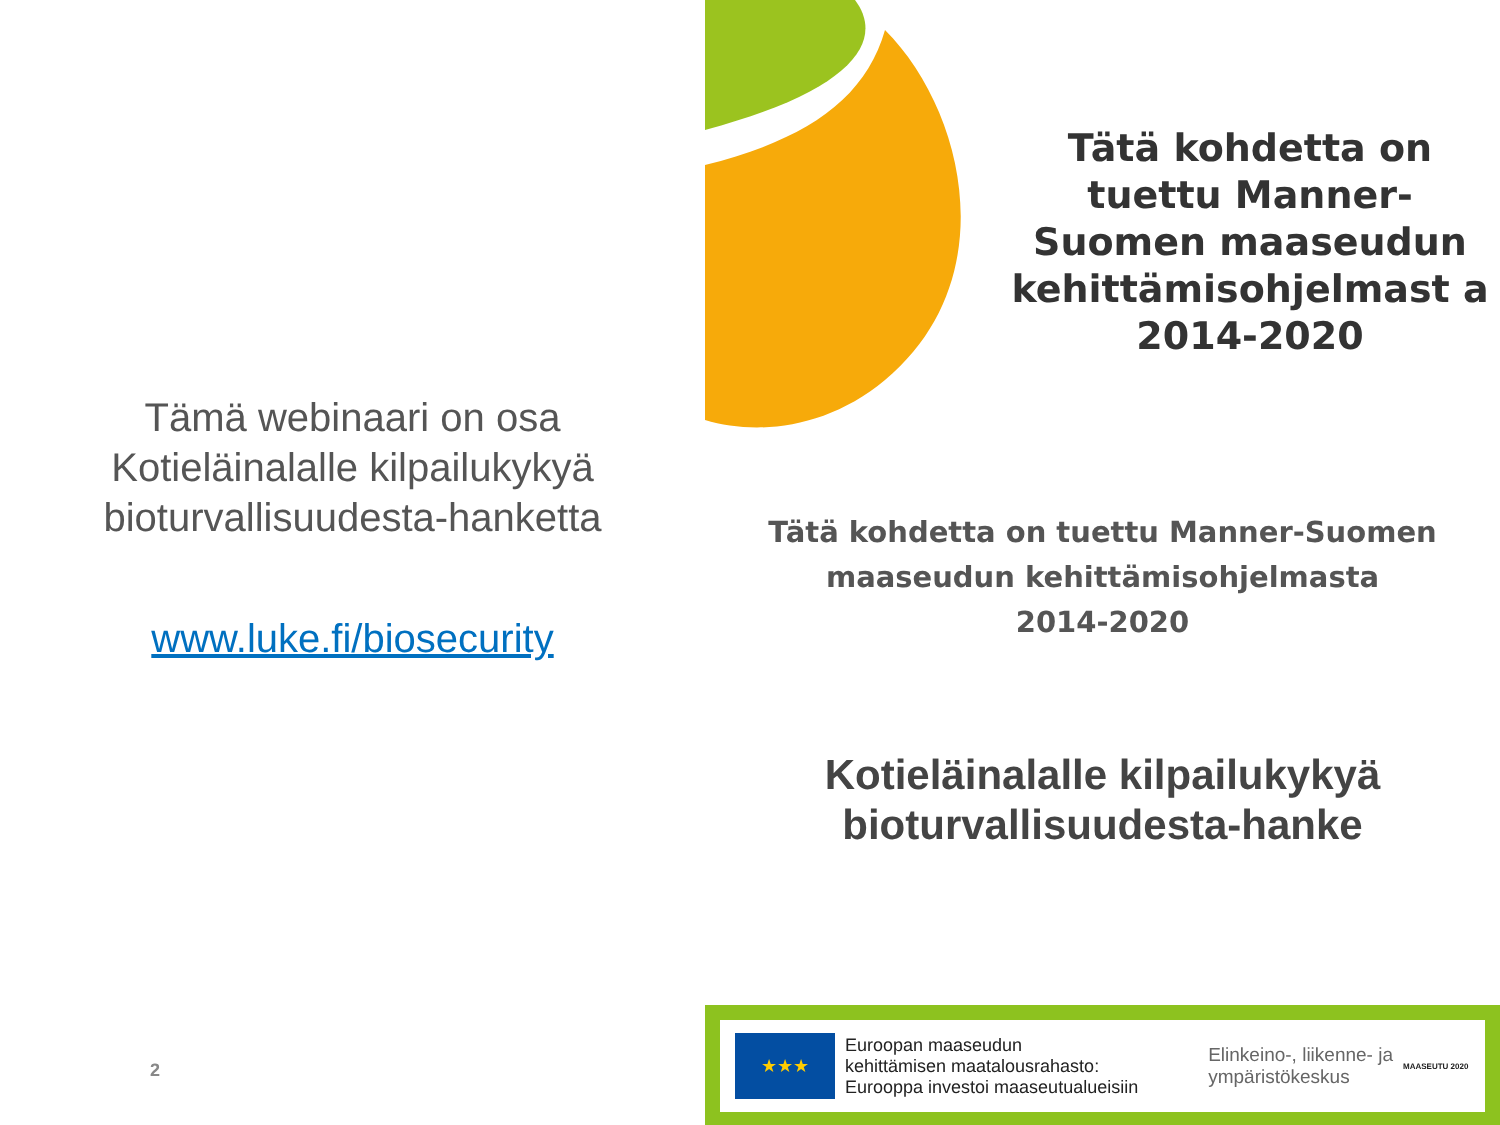Tämä webinaari on osa
Kotieläinalalle kilpailukykyä
bioturvallisuudesta-hanketta
www.luke.fi/biosecurity
2
Tätä kohdetta on tuettu Manner-Suomen maaseudun kehittämisohjelmast a 2014-2020
Tätä kohdetta on tuettu Manner-Suomen
maaseudun kehittämisohjelmasta
2014-2020
Kotieläinalalle kilpailukykyä
bioturvallisuudesta-hanke
★★★
Euroopan maaseudun
kehittämisen maatalousrahasto:
Eurooppa investoi maaseutualueisiin
Elinkeino-, liikenne- ja
ympäristökeskus
MAASEUTU 2020